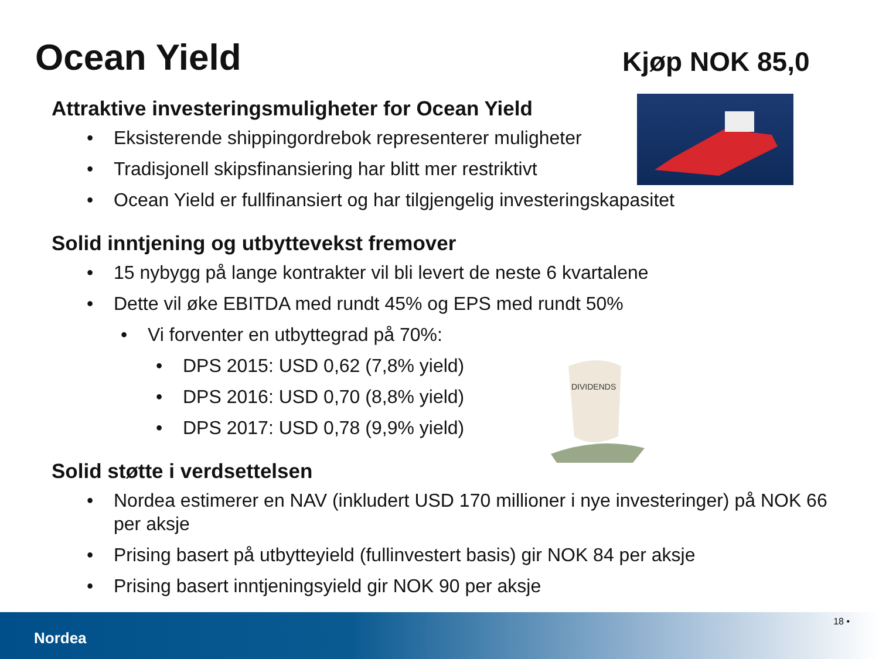Ocean Yield Kjøp NOK 85,0
DIVIDENDS
Attraktive investeringsmuligheter for Ocean Yield
• Eksisterende shippingordrebok representerer muligheter
• Tradisjonell skipsfinansiering har blitt mer restriktivt
• Ocean Yield er fullfinansiert og har tilgjengelig investeringskapasitet
Solid inntjening og utbyttevekst fremover
• 15 nybygg på lange kontrakter vil bli levert de neste 6 kvartalene
• Dette vil øke EBITDA med rundt 45% og EPS med rundt 50%
• Vi forventer en utbyttegrad på 70%:
• DPS 2015: USD 0,62 (7,8% yield)
• DPS 2016: USD 0,70 (8,8% yield)
• DPS 2017: USD 0,78 (9,9% yield)
Solid støtte i verdsettelsen
• Nordea estimerer en NAV (inkludert USD 170 millioner i nye investeringer) på NOK 66 per aksje
• Prising basert på utbytteyield (fullinvestert basis) gir NOK 84 per aksje
• Prising basert inntjeningsyield gir NOK 90 per aksje
Nordea
18 •